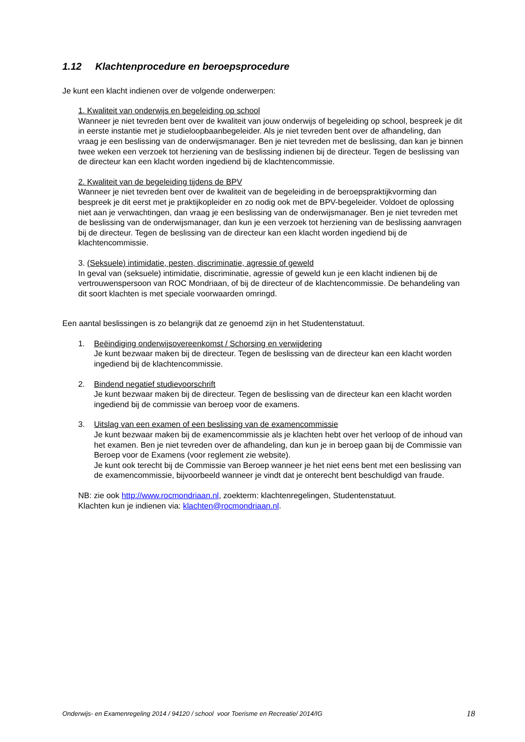1.12 Klachtenprocedure en beroepsprocedure
Je kunt een klacht indienen over de volgende onderwerpen:
1. Kwaliteit van onderwijs en begeleiding op school
Wanneer je niet tevreden bent over de kwaliteit van jouw onderwijs of begeleiding op school, bespreek je dit in eerste instantie met je studieloopbaanbegeleider. Als je niet tevreden bent over de afhandeling, dan vraag je een beslissing van de onderwijsmanager. Ben je niet tevreden met de beslissing, dan kan je binnen twee weken een verzoek tot herziening van de beslissing indienen bij de directeur. Tegen de beslissing van de directeur kan een klacht worden ingediend bij de klachtencommissie.
2. Kwaliteit van de begeleiding tijdens de BPV
Wanneer je niet tevreden bent over de kwaliteit van de begeleiding in de beroepspraktijkvorming dan bespreek je dit eerst met je praktijkopleider en zo nodig ook met de BPV-begeleider. Voldoet de oplossing niet aan je verwachtingen, dan vraag je een beslissing van de onderwijsmanager. Ben je niet tevreden met de beslissing van de onderwijsmanager, dan kun je een verzoek tot herziening van de beslissing aanvragen bij de directeur. Tegen de beslissing van de directeur kan een klacht worden ingediend bij de klachtencommissie.
3. (Seksuele) intimidatie, pesten, discriminatie, agressie of geweld
In geval van (seksuele) intimidatie, discriminatie, agressie of geweld kun je een klacht indienen bij de vertrouwenspersoon van ROC Mondriaan, of bij de directeur of de klachtencommissie. De behandeling van dit soort klachten is met speciale voorwaarden omringd.
Een aantal beslissingen is zo belangrijk dat ze genoemd zijn in het Studentenstatuut.
1. Beëindiging onderwijsovereenkomst / Schorsing en verwijdering
Je kunt bezwaar maken bij de directeur. Tegen de beslissing van de directeur kan een klacht worden ingediend bij de klachtencommissie.
2. Bindend negatief studievoorschrift
Je kunt bezwaar maken bij de directeur. Tegen de beslissing van de directeur kan een klacht worden ingediend bij de commissie van beroep voor de examens.
3. Uitslag van een examen of een beslissing van de examencommissie
Je kunt bezwaar maken bij de examencommissie als je klachten hebt over het verloop of de inhoud van het examen. Ben je niet tevreden over de afhandeling, dan kun je in beroep gaan bij de Commissie van Beroep voor de Examens (voor reglement zie website).
Je kunt ook terecht bij de Commissie van Beroep wanneer je het niet eens bent met een beslissing van de examencommissie, bijvoorbeeld wanneer je vindt dat je onterecht bent beschuldigd van fraude.
NB: zie ook http://www.rocmondriaan.nl, zoekterm: klachtenregelingen, Studentenstatuut.
Klachten kun je indienen via: klachten@rocmondriaan.nl.
Onderwijs- en Examenregeling 2014 / 94120 / school voor Toerisme en Recreatie/ 2014/IG 18